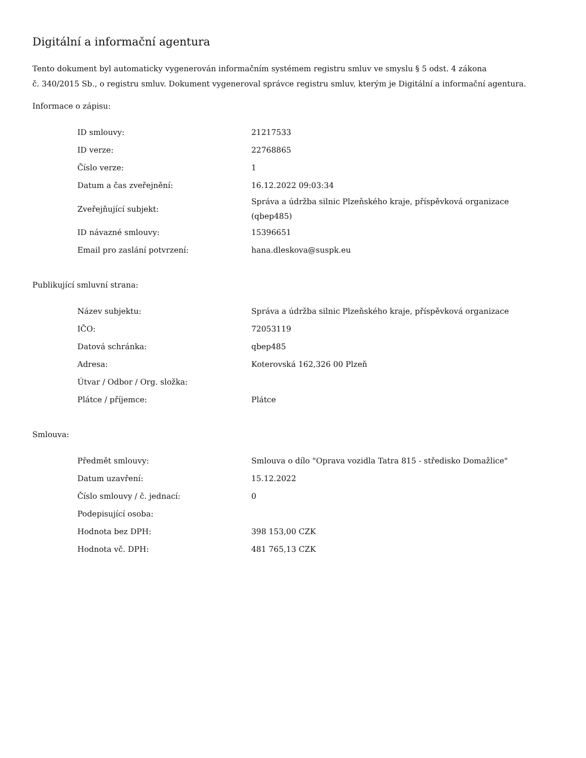Digitální a informační agentura
Tento dokument byl automaticky vygenerován informačním systémem registru smluv ve smyslu § 5 odst. 4 zákona
č. 340/2015 Sb., o registru smluv. Dokument vygeneroval správce registru smluv, kterým je Digitální a informační agentura.
Informace o zápisu:
| ID smlouvy: | 21217533 |
| ID verze: | 22768865 |
| Číslo verze: | 1 |
| Datum a čas zveřejnění: | 16.12.2022 09:03:34 |
| Zveřejňující subjekt: | Správa a údržba silnic Plzeňského kraje, příspěvková organizace (qbep485) |
| ID návazné smlouvy: | 15396651 |
| Email pro zaslání potvrzení: | hana.dleskova@suspk.eu |
Publikující smluvní strana:
| Název subjektu: | Správa a údržba silnic Plzeňského kraje, příspěvková organizace |
| IČO: | 72053119 |
| Datová schránka: | qbep485 |
| Adresa: | Koterovská 162,326 00 Plzeň |
| Útvar / Odbor / Org. složka: | |
| Plátce / příjemce: | Plátce |
Smlouva:
| Předmět smlouvy: | Smlouva o dílo "Oprava vozidla Tatra 815 - středisko Domažlice" |
| Datum uzavření: | 15.12.2022 |
| Číslo smlouvy / č. jednací: | 0 |
| Podepisující osoba: | |
| Hodnota bez DPH: | 398 153,00 CZK |
| Hodnota vč. DPH: | 481 765,13 CZK |